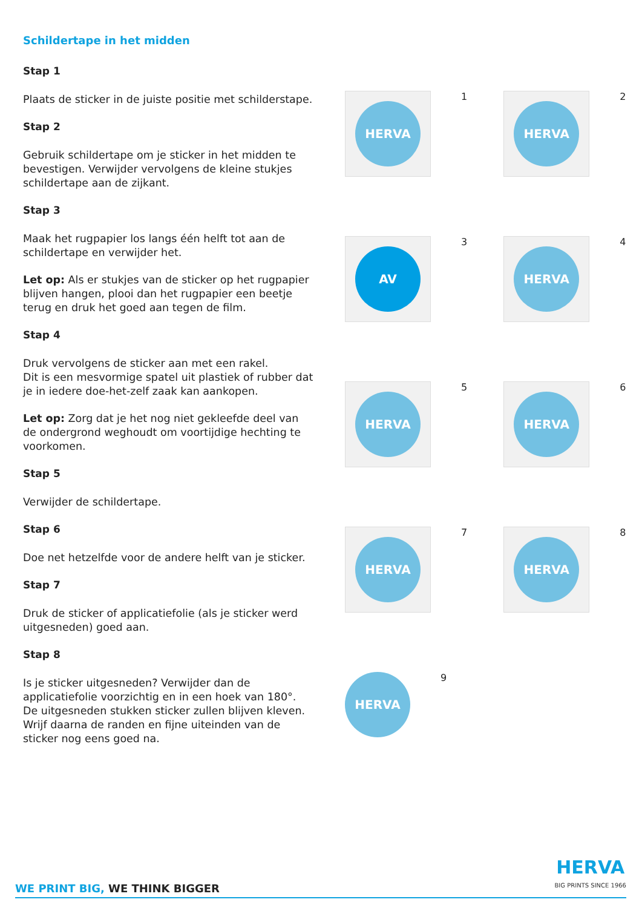Schildertape in het midden
Stap 1
Plaats de sticker in de juiste positie met schilderstape.
Stap 2
Gebruik schildertape om je sticker in het midden te bevestigen. Verwijder vervolgens de kleine stukjes schildertape aan de zijkant.
Stap 3
Maak het rugpapier los langs één helft tot aan de schildertape en verwijder het.
Let op: Als er stukjes van de sticker op het rugpapier blijven hangen, plooi dan het rugpapier een beetje terug en druk het goed aan tegen de film.
Stap 4
Druk vervolgens de sticker aan met een rakel.
Dit is een mesvormige spatel uit plastiek of rubber dat je in iedere doe-het-zelf zaak kan aankopen.
Let op: Zorg dat je het nog niet gekleefde deel van de ondergrond weghoudt om voortijdige hechting te voorkomen.
Stap 5
Verwijder de schildertape.
Stap 6
Doe net hetzelfde voor de andere helft van je sticker.
Stap 7
Druk de sticker of applicatiefolie (als je sticker werd uitgesneden) goed aan.
Stap 8
Is je sticker uitgesneden? Verwijder dan de applicatiefolie voorzichtig en in een hoek van 180°. De uitgesneden stukken sticker zullen blijven kleven. Wrijf daarna de randen en fijne uiteinden van de sticker nog eens goed na.
HERVA
1
HERVA
2
AV
3
HERVA
4
HERVA
5
HERVA
6
HERVA
7
HERVA
8
HERVA
9
WE PRINT BIG, WE THINK BIGGER
HERVA
BIG PRINTS SINCE 1966